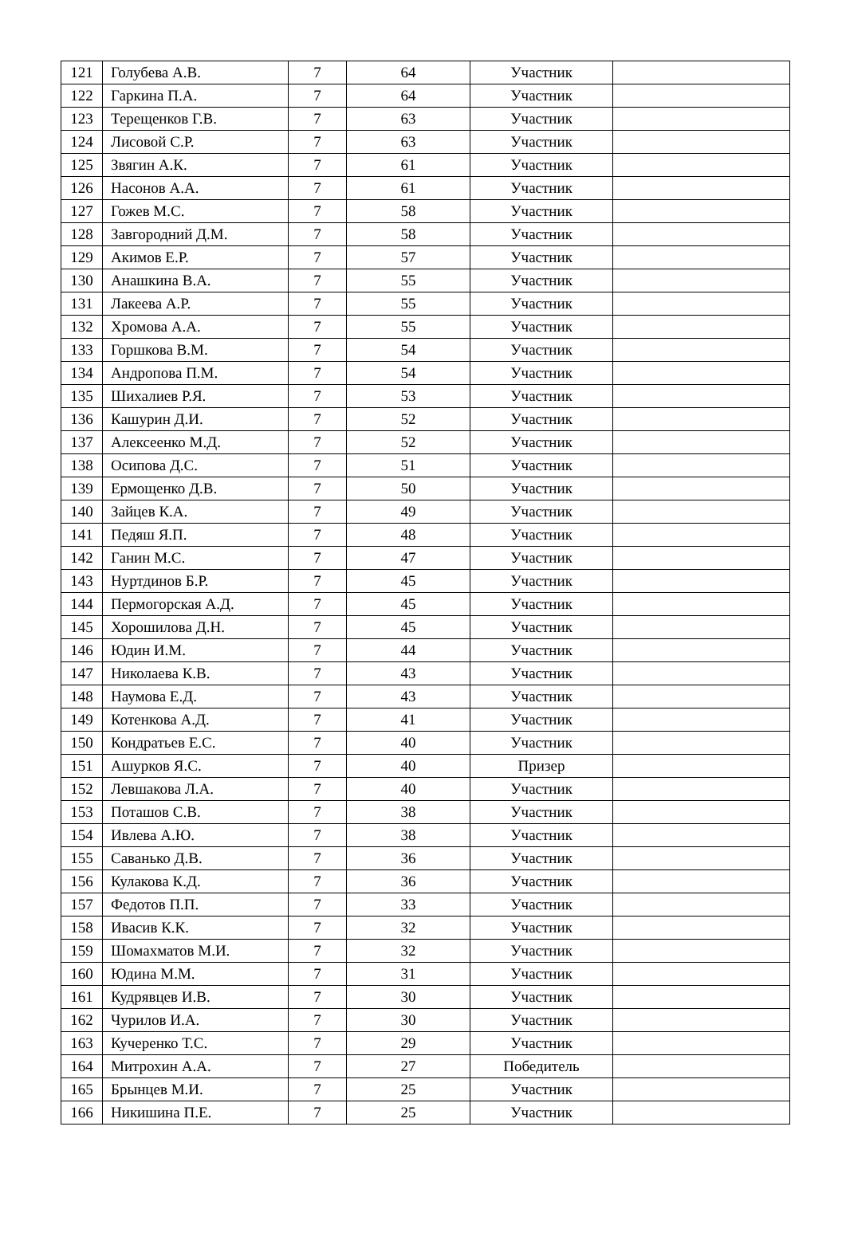| 121 | Голубева А.В. | 7 | 64 | Участник | |
| 122 | Гаркина П.А. | 7 | 64 | Участник | |
| 123 | Терещенков Г.В. | 7 | 63 | Участник | |
| 124 | Лисовой С.Р. | 7 | 63 | Участник | |
| 125 | Звягин А.К. | 7 | 61 | Участник | |
| 126 | Насонов А.А. | 7 | 61 | Участник | |
| 127 | Гожев М.С. | 7 | 58 | Участник | |
| 128 | Завгородний Д.М. | 7 | 58 | Участник | |
| 129 | Акимов Е.Р. | 7 | 57 | Участник | |
| 130 | Анашкина В.А. | 7 | 55 | Участник | |
| 131 | Лакеева А.Р. | 7 | 55 | Участник | |
| 132 | Хромова А.А. | 7 | 55 | Участник | |
| 133 | Горшкова В.М. | 7 | 54 | Участник | |
| 134 | Андропова П.М. | 7 | 54 | Участник | |
| 135 | Шихалиев Р.Я. | 7 | 53 | Участник | |
| 136 | Кашурин Д.И. | 7 | 52 | Участник | |
| 137 | Алексеенко М.Д. | 7 | 52 | Участник | |
| 138 | Осипова Д.С. | 7 | 51 | Участник | |
| 139 | Ермощенко Д.В. | 7 | 50 | Участник | |
| 140 | Зайцев К.А. | 7 | 49 | Участник | |
| 141 | Педяш Я.П. | 7 | 48 | Участник | |
| 142 | Ганин М.С. | 7 | 47 | Участник | |
| 143 | Нуртдинов Б.Р. | 7 | 45 | Участник | |
| 144 | Пермогорская А.Д. | 7 | 45 | Участник | |
| 145 | Хорошилова Д.Н. | 7 | 45 | Участник | |
| 146 | Юдин И.М. | 7 | 44 | Участник | |
| 147 | Николаева К.В. | 7 | 43 | Участник | |
| 148 | Наумова Е.Д. | 7 | 43 | Участник | |
| 149 | Котенкова А.Д. | 7 | 41 | Участник | |
| 150 | Кондратьев Е.С. | 7 | 40 | Участник | |
| 151 | Ашурков Я.С. | 7 | 40 | Призер | |
| 152 | Левшакова Л.А. | 7 | 40 | Участник | |
| 153 | Поташов С.В. | 7 | 38 | Участник | |
| 154 | Ивлева А.Ю. | 7 | 38 | Участник | |
| 155 | Саванько Д.В. | 7 | 36 | Участник | |
| 156 | Кулакова К.Д. | 7 | 36 | Участник | |
| 157 | Федотов П.П. | 7 | 33 | Участник | |
| 158 | Ивасив К.К. | 7 | 32 | Участник | |
| 159 | Шомахматов М.И. | 7 | 32 | Участник | |
| 160 | Юдина М.М. | 7 | 31 | Участник | |
| 161 | Кудрявцев И.В. | 7 | 30 | Участник | |
| 162 | Чурилов И.А. | 7 | 30 | Участник | |
| 163 | Кучеренко Т.С. | 7 | 29 | Участник | |
| 164 | Митрохин А.А. | 7 | 27 | Победитель | |
| 165 | Брынцев М.И. | 7 | 25 | Участник | |
| 166 | Никишина П.Е. | 7 | 25 | Участник | |